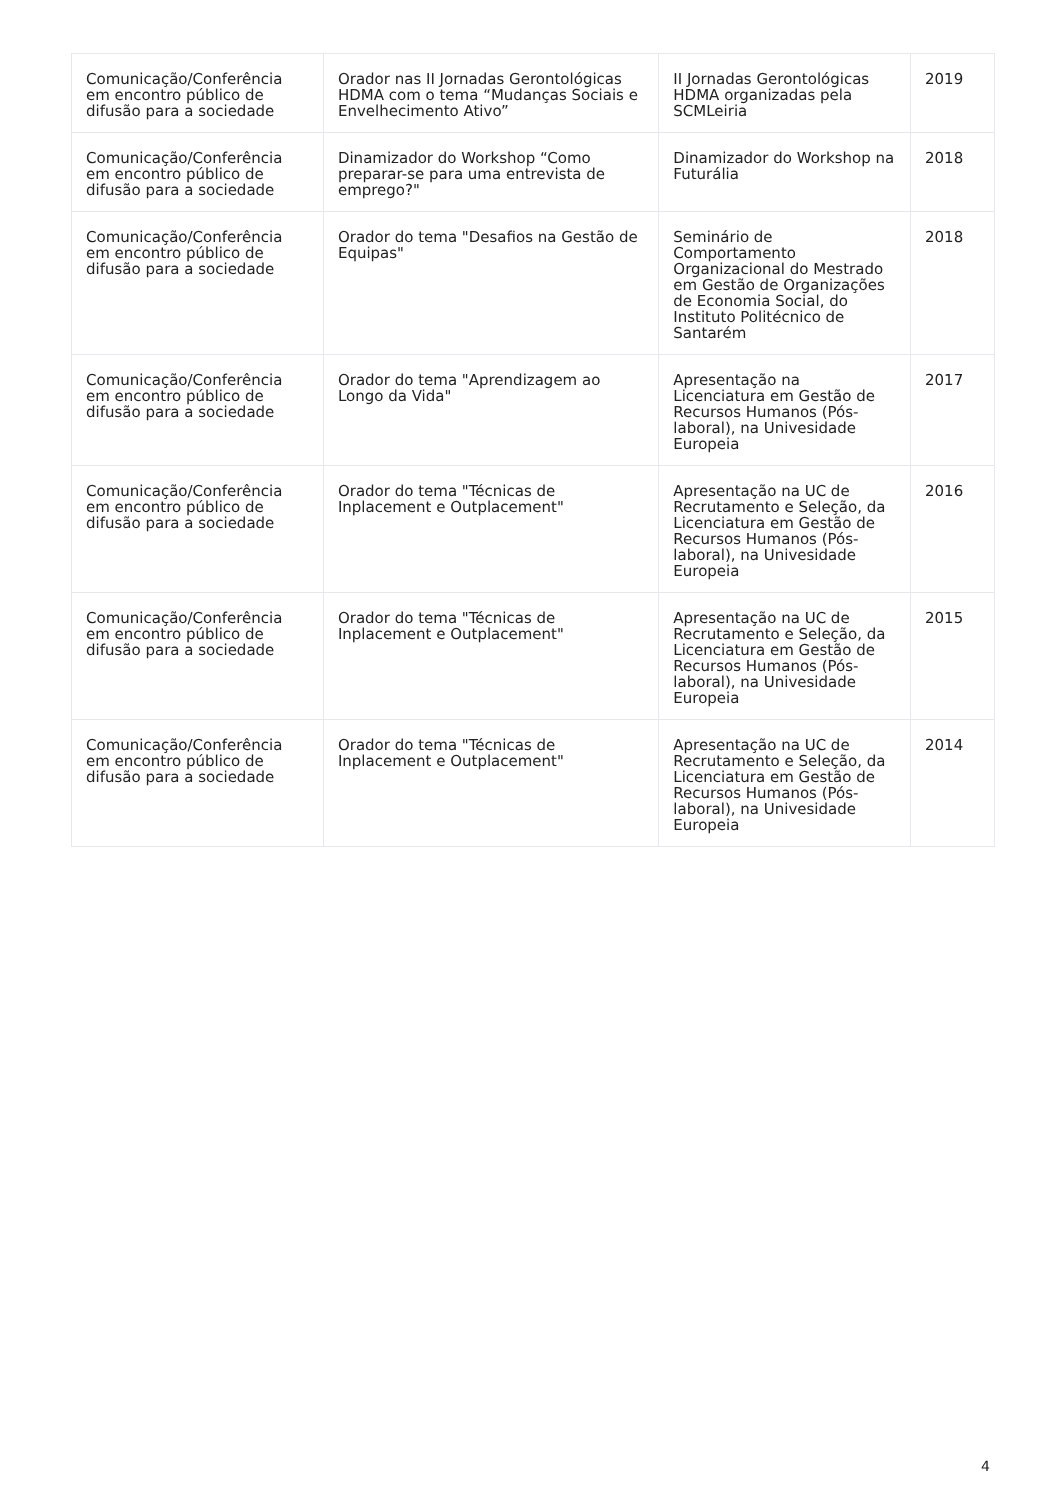| Comunicação/Conferência em encontro público de difusão para a sociedade | Orador nas II Jornadas Gerontológicas HDMA com o tema “Mudanças Sociais e Envelhecimento Ativo” | II Jornadas Gerontológicas HDMA organizadas pela SCMLeiria | 2019 |
| Comunicação/Conferência em encontro público de difusão para a sociedade | Dinamizador do Workshop “Como preparar-se para uma entrevista de emprego?" | Dinamizador do Workshop na Futurália | 2018 |
| Comunicação/Conferência em encontro público de difusão para a sociedade | Orador do tema "Desafios na Gestão de Equipas" | Seminário de Comportamento Organizacional do Mestrado em Gestão de Organizações de Economia Social, do Instituto Politécnico de Santarém | 2018 |
| Comunicação/Conferência em encontro público de difusão para a sociedade | Orador do tema "Aprendizagem ao Longo da Vida" | Apresentação na Licenciatura em Gestão de Recursos Humanos (Pós-laboral), na Univesidade Europeia | 2017 |
| Comunicação/Conferência em encontro público de difusão para a sociedade | Orador do tema "Técnicas de Inplacement e Outplacement" | Apresentação na UC de Recrutamento e Seleção, da Licenciatura em Gestão de Recursos Humanos (Pós-laboral), na Univesidade Europeia | 2016 |
| Comunicação/Conferência em encontro público de difusão para a sociedade | Orador do tema "Técnicas de Inplacement e Outplacement" | Apresentação na UC de Recrutamento e Seleção, da Licenciatura em Gestão de Recursos Humanos (Pós-laboral), na Univesidade Europeia | 2015 |
| Comunicação/Conferência em encontro público de difusão para a sociedade | Orador do tema "Técnicas de Inplacement e Outplacement" | Apresentação na UC de Recrutamento e Seleção, da Licenciatura em Gestão de Recursos Humanos (Pós-laboral), na Univesidade Europeia | 2014 |
4